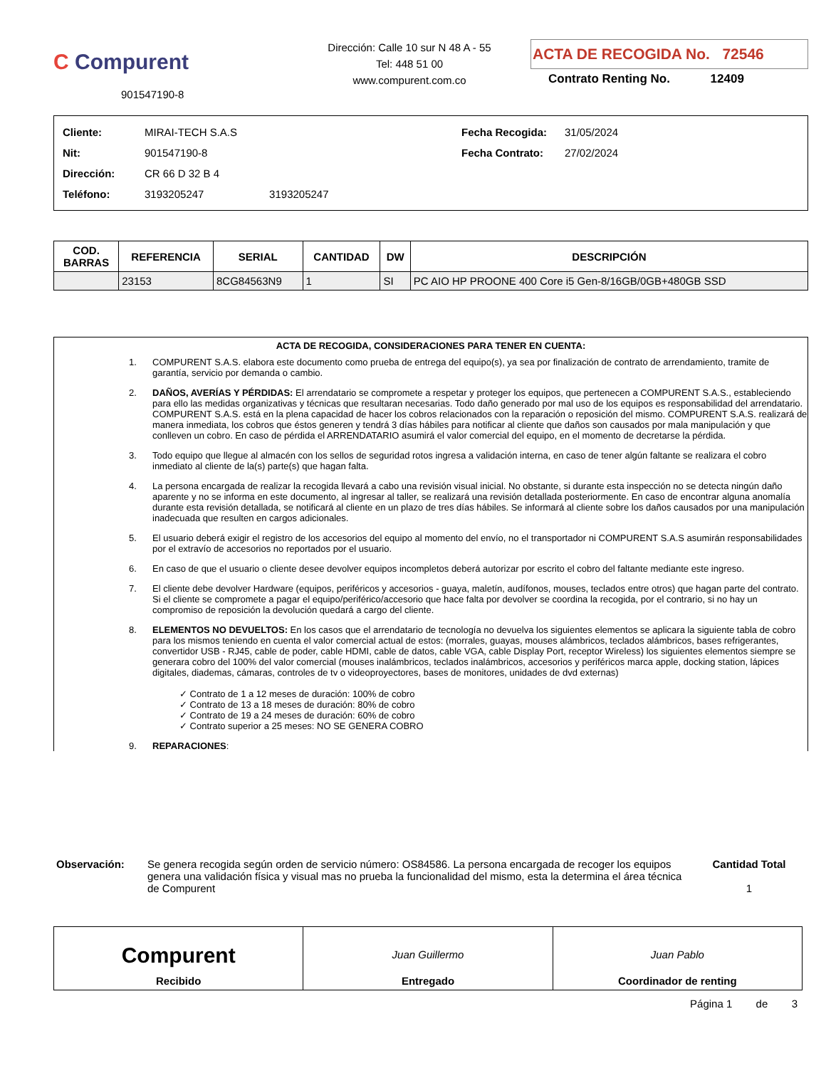C Compurent
901547190-8
Dirección: Calle 10 sur N 48 A - 55
Tel: 448 51 00
www.compurent.com.co
ACTA DE RECOGIDA No. 72546
Contrato Renting No. 12409
Cliente: MIRAI-TECH S.A.S
Nit: 901547190-8
Dirección: CR 66 D 32 B 4
Teléfono: 3193205247 3193205247
Fecha Recogida: 31/05/2024
Fecha Contrato: 27/02/2024
| COD. BARRAS | REFERENCIA | SERIAL | CANTIDAD | DW | DESCRIPCIÓN |
| --- | --- | --- | --- | --- | --- |
| | 23153 | 8CG84563N9 | 1 | SI | PC AIO HP PROONE 400 Core i5 Gen-8/16GB/0GB+480GB SSD |
ACTA DE RECOGIDA, CONSIDERACIONES PARA TENER EN CUENTA:
1. COMPURENT S.A.S. elabora este documento como prueba de entrega del equipo(s), ya sea por finalización de contrato de arrendamiento, tramite de garantía, servicio por demanda o cambio.
2. DAÑOS, AVERÍAS Y PÉRDIDAS: El arrendatario se compromete a respetar y proteger los equipos, que pertenecen a COMPURENT S.A.S., estableciendo para ello las medidas organizativas y técnicas que resultaran necesarias. Todo daño generado por mal uso de los equipos es responsabilidad del arrendatario. COMPURENT S.A.S. está en la plena capacidad de hacer los cobros relacionados con la reparación o reposición del mismo. COMPURENT S.A.S. realizará de manera inmediata, los cobros que éstos generen y tendrá 3 días hábiles para notificar al cliente que daños son causados por mala manipulación y que conlleven un cobro. En caso de pérdida el ARRENDATARIO asumirá el valor comercial del equipo, en el momento de decretarse la pérdida.
3. Todo equipo que llegue al almacén con los sellos de seguridad rotos ingresa a validación interna, en caso de tener algún faltante se realizara el cobro inmediato al cliente de la(s) parte(s) que hagan falta.
4. La persona encargada de realizar la recogida llevará a cabo una revisión visual inicial. No obstante, si durante esta inspección no se detecta ningún daño aparente y no se informa en este documento, al ingresar al taller, se realizará una revisión detallada posteriormente. En caso de encontrar alguna anomalía durante esta revisión detallada, se notificará al cliente en un plazo de tres días hábiles. Se informará al cliente sobre los daños causados por una manipulación inadecuada que resulten en cargos adicionales.
5. El usuario deberá exigir el registro de los accesorios del equipo al momento del envío, no el transportador ni COMPURENT S.A.S asumirán responsabilidades por el extravío de accesorios no reportados por el usuario.
6. En caso de que el usuario o cliente desee devolver equipos incompletos deberá autorizar por escrito el cobro del faltante mediante este ingreso.
7. El cliente debe devolver Hardware (equipos, periféricos y accesorios - guaya, maletín, audífonos, mouses, teclados entre otros) que hagan parte del contrato. Si el cliente se compromete a pagar el equipo/periférico/accesorio que hace falta por devolver se coordina la recogida, por el contrario, si no hay un compromiso de reposición la devolución quedará a cargo del cliente.
8. ELEMENTOS NO DEVUELTOS: En los casos que el arrendatario de tecnología no devuelva los siguientes elementos se aplicara la siguiente tabla de cobro para los mismos teniendo en cuenta el valor comercial actual de estos: (morrales, guayas, mouses alámbricos, teclados alámbricos, bases refrigerantes, convertidor USB - RJ45, cable de poder, cable HDMI, cable de datos, cable VGA, cable Display Port, receptor Wireless) los siguientes elementos siempre se generara cobro del 100% del valor comercial (mouses inalámbricos, teclados inalámbricos, accesorios y periféricos marca apple, docking station, lápices digitales, diademas, cámaras, controles de tv o videoproyectores, bases de monitores, unidades de dvd externas)
✓ Contrato de 1 a 12 meses de duración: 100% de cobro
✓ Contrato de 13 a 18 meses de duración: 80% de cobro
✓ Contrato de 19 a 24 meses de duración: 60% de cobro
✓ Contrato superior a 25 meses: NO SE GENERA COBRO
9. REPARACIONES:
Observación: Se genera recogida según orden de servicio número: OS84586. La persona encargada de recoger los equipos genera una validación física y visual mas no prueba la funcionalidad del mismo, esta la determina el área técnica de Compurent
Cantidad Total
1
Compurent
Recibido
Juan Guillermo
Entregado
Juan Pablo
Coordinador de renting
Página 1 de 3